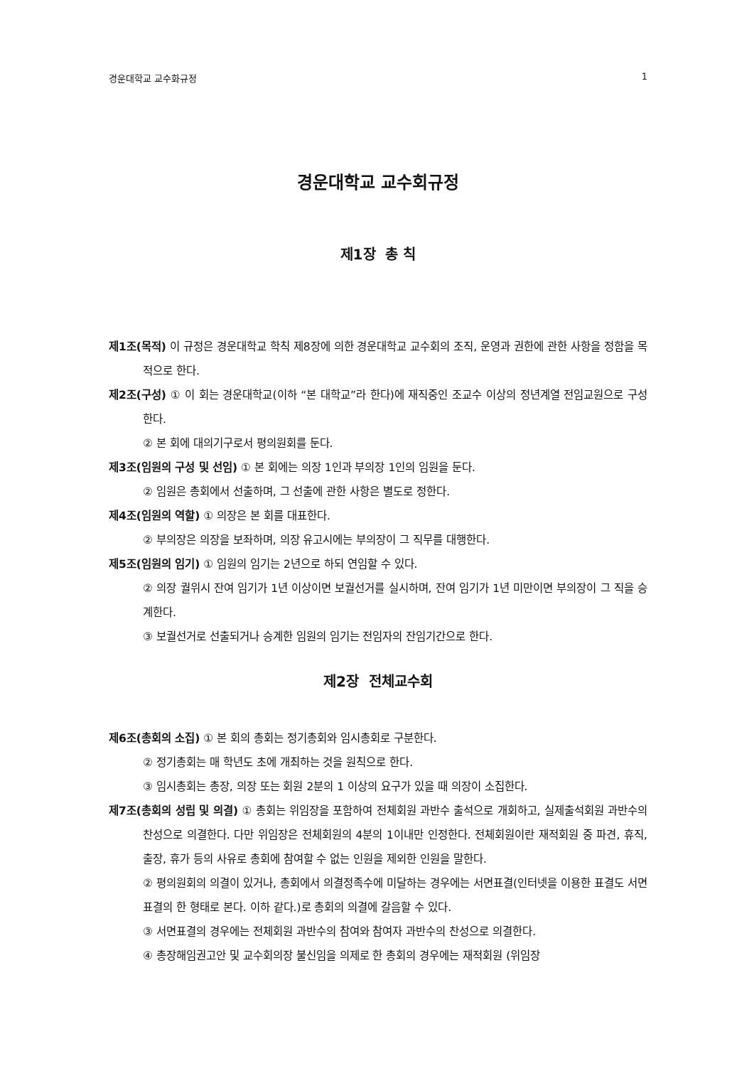경운대학교 교수화규정 1
경운대학교 교수회규정
제1장 총 칙
제1조(목적) 이 규정은 경운대학교 학칙 제8장에 의한 경운대학교 교수회의 조직, 운영과 권한에 관한 사항을 정함을 목적으로 한다.
제2조(구성) ① 이 회는 경운대학교(이하 “본 대학교”라 한다)에 재직중인 조교수 이상의 정년계열 전임교원으로 구성한다.
② 본 회에 대의기구로서 평의원회를 둔다.
제3조(임원의 구성 및 선임) ① 본 회에는 의장 1인과 부의장 1인의 임원을 둔다.
② 임원은 총회에서 선출하며, 그 선출에 관한 사항은 별도로 정한다.
제4조(임원의 역할) ① 의장은 본 회를 대표한다.
② 부의장은 의장을 보좌하며, 의장 유고시에는 부의장이 그 직무를 대행한다.
제5조(임원의 임기) ① 임원의 임기는 2년으로 하되 연임할 수 있다.
② 의장 궐위시 잔여 임기가 1년 이상이면 보궐선거를 실시하며, 잔여 임기가 1년 미만이면 부의장이 그 직을 승계한다.
③ 보궐선거로 선출되거나 승계한 임원의 임기는 전임자의 잔임기간으로 한다.
제2장 전체교수회
제6조(총회의 소집) ① 본 회의 총회는 정기총회와 임시총회로 구분한다.
② 정기총회는 매 학년도 초에 개최하는 것을 원칙으로 한다.
③ 임시총회는 총장, 의장 또는 회원 2분의 1 이상의 요구가 있을 때 의장이 소집한다.
제7조(총회의 성립 및 의결) ① 총회는 위임장을 포함하여 전체회원 과반수 출석으로 개회하고, 실제출석회원 과반수의 찬성으로 의결한다. 다만 위임장은 전체회원의 4분의 1이내만 인정한다. 전체회원이란 재적회원 중 파견, 휴직, 출장, 휴가 등의 사유로 총회에 참여할 수 없는 인원을 제외한 인원을 말한다.
② 평의원회의 의결이 있거나, 총회에서 의결정족수에 미달하는 경우에는 서면표결(인터넷을 이용한 표결도 서면표결의 한 형태로 본다. 이하 같다.)로 총회의 의결에 갈음할 수 있다.
③ 서면표결의 경우에는 전체회원 과반수의 참여와 참여자 과반수의 찬성으로 의결한다.
④ 총장해임권고안 및 교수회의장 불신임을 의제로 한 총회의 경우에는 재적회원 (위임장